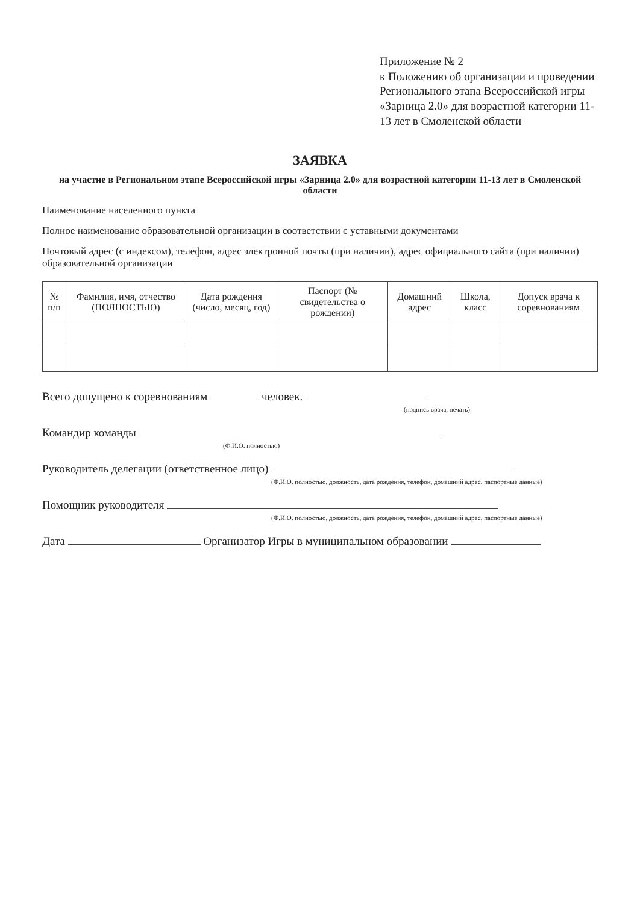Приложение № 2
к Положению об организации и проведении Регионального этапа Всероссийской игры «Зарница 2.0» для возрастной категории 11-13 лет в Смоленской области
ЗАЯВКА
на участие в Региональном этапе Всероссийской игры «Зарница 2.0» для возрастной категории 11-13 лет в Смоленской области
Наименование населенного пункта
Полное наименование образовательной организации в соответствии с уставными документами
Почтовый адрес (с индексом), телефон, адрес электронной почты (при наличии), адрес официального сайта (при наличии) образовательной организации
| № п/п | Фамилия, имя, отчество (ПОЛНОСТЬЮ) | Дата рождения (число, месяц, год) | Паспорт (№ свидетельства о рождении) | Домашний адрес | Школа, класс | Допуск врача к соревнованиям |
| --- | --- | --- | --- | --- | --- | --- |
Всего допущено к соревнованиям человек.
(подпись врача, печать)
Командир команды
(Ф.И.О. полностью)
Руководитель делегации (ответственное лицо)
(Ф.И.О. полностью, должность, дата рождения, телефон, домашний адрес, паспортные данные)
Помощник руководителя
(Ф.И.О. полностью, должность, дата рождения, телефон, домашний адрес, паспортные данные)
Дата Организатор Игры в муниципальном образовании